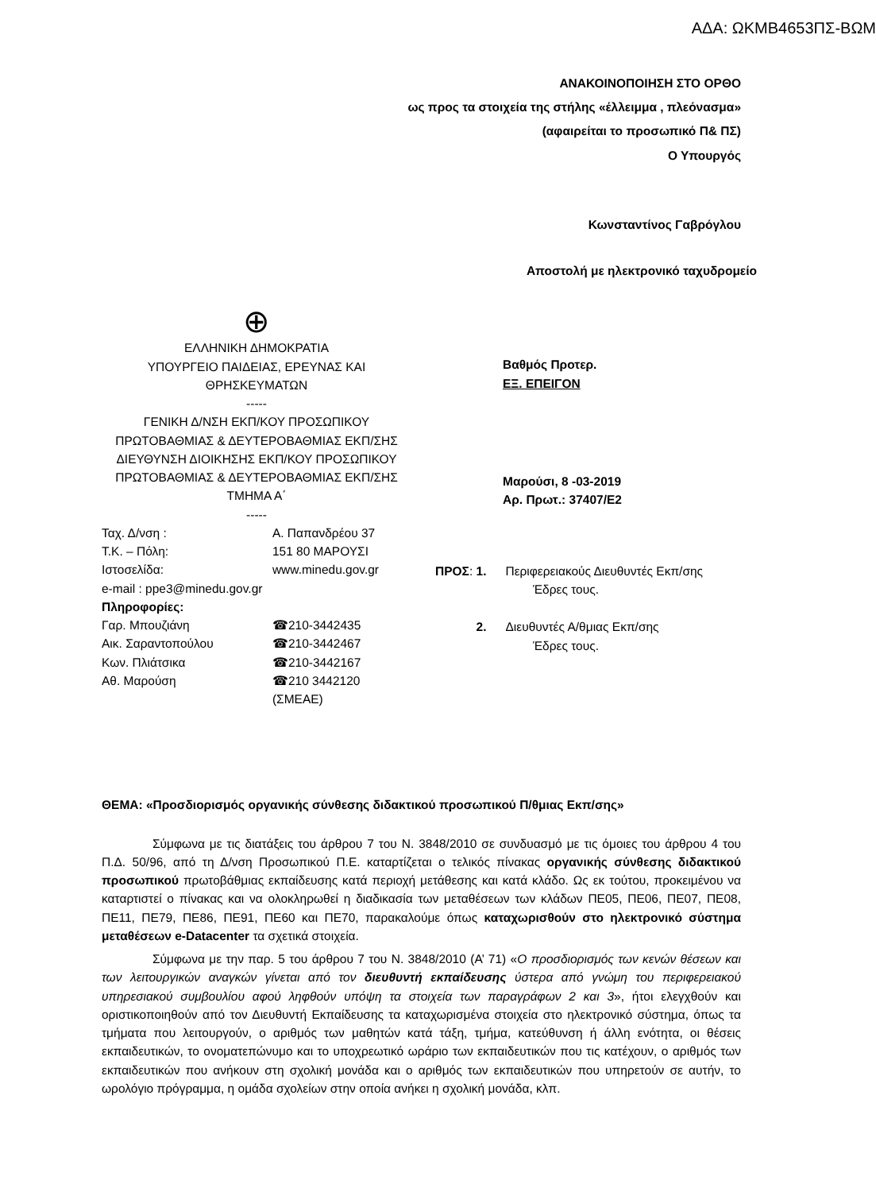ΑΔΑ: ΩΚΜΒ4653ΠΣ-ΒΩΜ
ΑΝΑΚΟΙΝΟΠΟΙΗΣΗ ΣΤΟ ΟΡΘΟ
ως προς τα στοιχεία της στήλης «έλλειμμα , πλεόνασμα»
(αφαιρείται το προσωπικό Π& ΠΣ)
Ο Υπουργός
Κωνσταντίνος Γαβρόγλου
Αποστολή με ηλεκτρονικό ταχυδρομείο
⊕
ΕΛΛΗΝΙΚΗ ΔΗΜΟΚΡΑΤΙΑ
ΥΠΟΥΡΓΕΙΟ ΠΑΙΔΕΙΑΣ, ΕΡΕΥΝΑΣ ΚΑΙ ΘΡΗΣΚΕΥΜΑΤΩΝ
-----
ΓΕΝΙΚΗ Δ/ΝΣΗ ΕΚΠ/ΚΟΥ ΠΡΟΣΩΠΙΚΟΥ ΠΡΩΤΟΒΑΘΜΙΑΣ & ΔΕΥΤΕΡΟΒΑΘΜΙΑΣ ΕΚΠ/ΣΗΣ
ΔΙΕΥΘΥΝΣΗ ΔΙΟΙΚΗΣΗΣ ΕΚΠ/ΚΟΥ ΠΡΟΣΩΠΙΚΟΥ ΠΡΩΤΟΒΑΘΜΙΑΣ & ΔΕΥΤΕΡΟΒΑΘΜΙΑΣ ΕΚΠ/ΣΗΣ
ΤΜΗΜΑ Α΄
-----
Βαθμός Προτερ.
ΕΞ. ΕΠΕΙΓΟΝ
Μαρούσι, 8 -03-2019
Αρ. Πρωτ.: 37407/Ε2
| Ταχ. Δ/νση : | Α. Παπανδρέου 37 |
| Τ.Κ. – Πόλη: | 151 80 ΜΑΡΟΥΣΙ |
| Ιστοσελίδα: | www.minedu.gov.gr |
| e-mail : ppe3@minedu.gov.gr | |
| Πληροφορίες: | |
| Γαρ. Μπουζιάνη | ☎210-3442435 |
| Αικ. Σαραντοπούλου | ☎210-3442467 |
| Κων. Πλιάτσικα | ☎210-3442167 |
| Αθ. Μαρούση | ☎210 3442120 (ΣΜΕΑΕ) |
| ΠΡΟΣ : 1. | Περιφερειακούς Διευθυντές Εκπ/σης Έδρες τους. |
| 2. | Διευθυντές Α/θμιας Εκπ/σης Έδρες τους. |
ΘΕΜΑ: «Προσδιορισμός οργανικής σύνθεσης διδακτικού προσωπικού Π/θμιας Εκπ/σης»
Σύμφωνα με τις διατάξεις του άρθρου 7 του Ν. 3848/2010 σε συνδυασμό με τις όμοιες του άρθρου 4 του Π.Δ. 50/96, από τη Δ/νση Προσωπικού Π.Ε. καταρτίζεται ο τελικός πίνακας οργανικής σύνθεσης διδακτικού προσωπικού πρωτοβάθμιας εκπαίδευσης κατά περιοχή μετάθεσης και κατά κλάδο. Ως εκ τούτου, προκειμένου να καταρτιστεί ο πίνακας και να ολοκληρωθεί η διαδικασία των μεταθέσεων των κλάδων ΠΕ05, ΠΕ06, ΠΕ07, ΠΕ08, ΠΕ11, ΠΕ79, ΠΕ86, ΠΕ91, ΠΕ60 και ΠΕ70, παρακαλούμε όπως καταχωρισθούν στο ηλεκτρονικό σύστημα μεταθέσεων e-Datacenter τα σχετικά στοιχεία.
Σύμφωνα με την παρ. 5 του άρθρου 7 του Ν. 3848/2010 (Α’ 71) «Ο προσδιορισμός των κενών θέσεων και των λειτουργικών αναγκών γίνεται από τον διευθυντή εκπαίδευσης ύστερα από γνώμη του περιφερειακού υπηρεσιακού συμβουλίου αφού ληφθούν υπόψη τα στοιχεία των παραγράφων 2 και 3», ήτοι ελεγχθούν και οριστικοποιηθούν από τον Διευθυντή Εκπαίδευσης τα καταχωρισμένα στοιχεία στο ηλεκτρονικό σύστημα, όπως τα τμήματα που λειτουργούν, ο αριθμός των μαθητών κατά τάξη, τμήμα, κατεύθυνση ή άλλη ενότητα, οι θέσεις εκπαιδευτικών, το ονοματεπώνυμο και το υποχρεωτικό ωράριο των εκπαιδευτικών που τις κατέχουν, ο αριθμός των εκπαιδευτικών που ανήκουν στη σχολική μονάδα και ο αριθμός των εκπαιδευτικών που υπηρετούν σε αυτήν, το ωρολόγιο πρόγραμμα, η ομάδα σχολείων στην οποία ανήκει η σχολική μονάδα, κλπ.